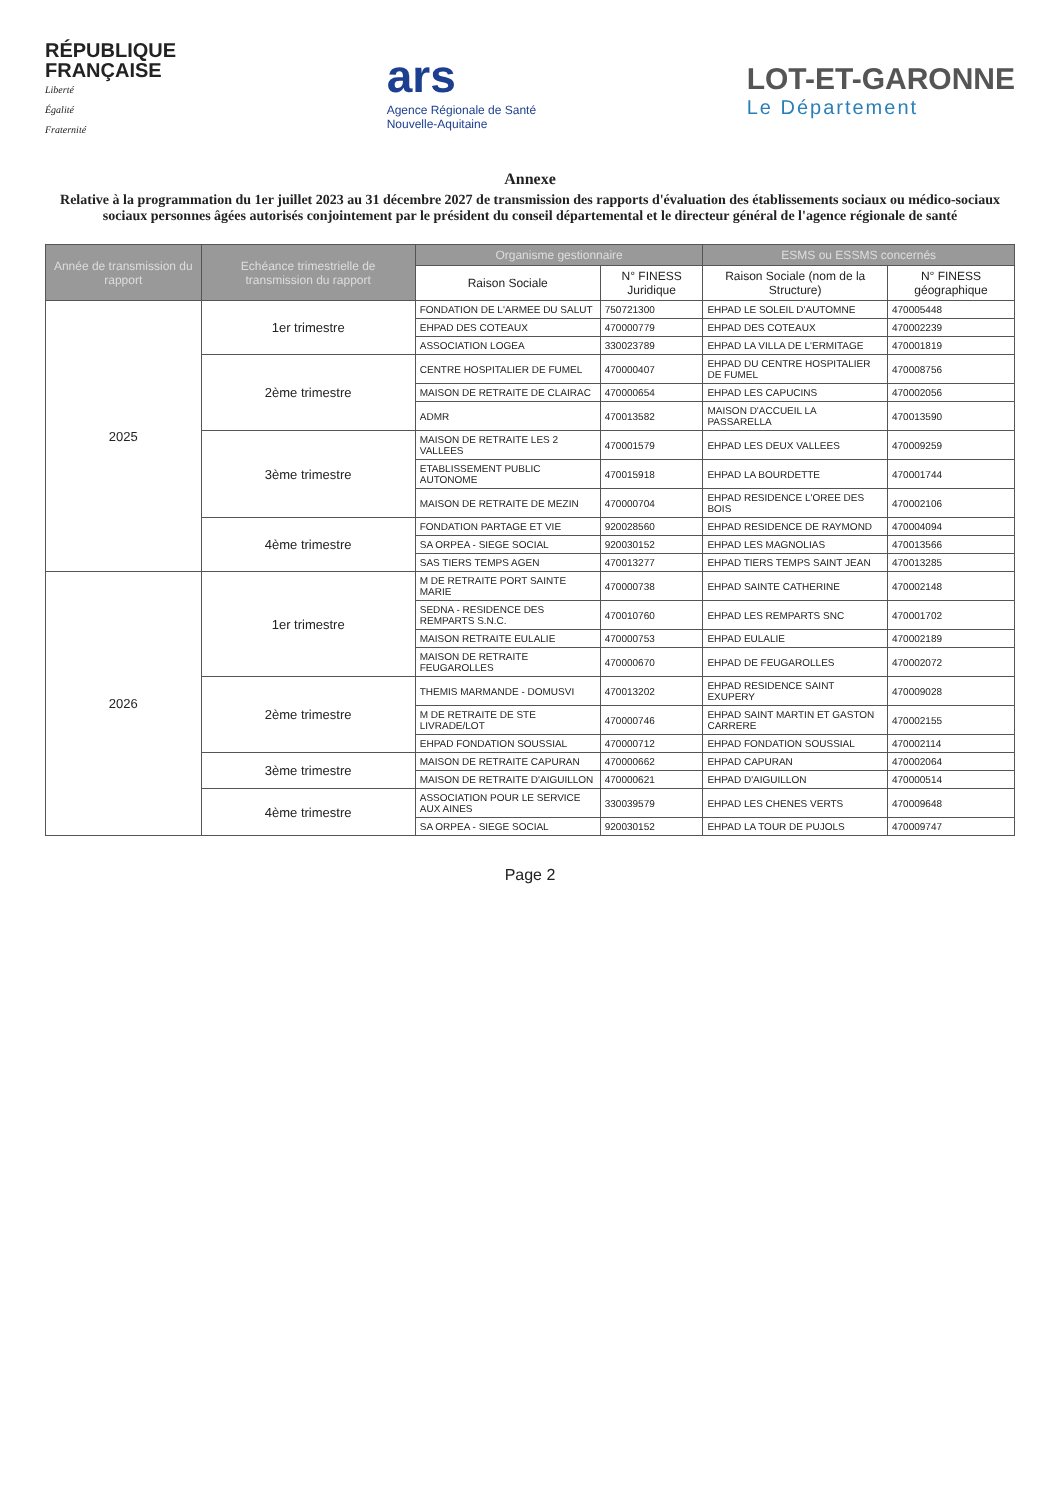RÉPUBLIQUE
FRANÇAISE
Liberté
Égalité
Fraternité
ars
Agence Régionale de Santé
Nouvelle-Aquitaine
LOT-ET-GARONNE
Le Département
Annexe
Relative à la programmation du 1er juillet 2023 au 31 décembre 2027 de transmission des rapports d'évaluation des établissements sociaux ou médico-sociaux sociaux personnes âgées autorisés conjointement par le président du conseil départemental et le directeur général de l'agence régionale de santé
| Année de transmission du rapport | Echéance trimestrielle de transmission du rapport | Organisme gestionnaire | | ESMS ou ESSMS concernés | |
| --- | --- | --- | --- | --- | --- |
| | | Raison Sociale | N° FINESS Juridique | Raison Sociale (nom de la Structure) | N° FINESS géographique |
| 2025 | 1er trimestre | FONDATION DE L'ARMEE DU SALUT | 750721300 | EHPAD LE SOLEIL D'AUTOMNE | 470005448 |
| | | EHPAD DES COTEAUX | 470000779 | EHPAD DES COTEAUX | 470002239 |
| | | ASSOCIATION LOGEA | 330023789 | EHPAD LA VILLA DE L'ERMITAGE | 470001819 |
| | 2ème trimestre | CENTRE HOSPITALIER DE FUMEL | 470000407 | EHPAD DU CENTRE HOSPITALIER DE FUMEL | 470008756 |
| | | MAISON DE RETRAITE DE CLAIRAC | 470000654 | EHPAD LES CAPUCINS | 470002056 |
| | | ADMR | 470013582 | MAISON D'ACCUEIL LA PASSARELLA | 470013590 |
| | 3ème trimestre | MAISON DE RETRAITE LES 2 VALLEES | 470001579 | EHPAD LES DEUX VALLEES | 470009259 |
| | | ETABLISSEMENT PUBLIC AUTONOME | 470015918 | EHPAD LA BOURDETTE | 470001744 |
| | | MAISON DE RETRAITE DE MEZIN | 470000704 | EHPAD RESIDENCE L'OREE DES BOIS | 470002106 |
| | 4ème trimestre | FONDATION PARTAGE ET VIE | 920028560 | EHPAD RESIDENCE DE RAYMOND | 470004094 |
| | | SA ORPEA - SIEGE SOCIAL | 920030152 | EHPAD LES MAGNOLIAS | 470013566 |
| | | SAS TIERS TEMPS AGEN | 470013277 | EHPAD TIERS TEMPS SAINT JEAN | 470013285 |
| 2026 | 1er trimestre | M DE RETRAITE PORT SAINTE MARIE | 470000738 | EHPAD SAINTE CATHERINE | 470002148 |
| | | SEDNA - RESIDENCE DES REMPARTS S.N.C. | 470010760 | EHPAD LES REMPARTS SNC | 470001702 |
| | | MAISON RETRAITE EULALIE | 470000753 | EHPAD EULALIE | 470002189 |
| | | MAISON DE RETRAITE FEUGAROLLES | 470000670 | EHPAD DE FEUGAROLLES | 470002072 |
| | 2ème trimestre | THEMIS MARMANDE - DOMUSVI | 470013202 | EHPAD RESIDENCE SAINT EXUPERY | 470009028 |
| | | M DE RETRAITE DE STE LIVRADE/LOT | 470000746 | EHPAD SAINT MARTIN ET GASTON CARRERE | 470002155 |
| | | EHPAD FONDATION SOUSSIAL | 470000712 | EHPAD FONDATION SOUSSIAL | 470002114 |
| | 3ème trimestre | MAISON DE RETRAITE CAPURAN | 470000662 | EHPAD CAPURAN | 470002064 |
| | | MAISON DE RETRAITE D'AIGUILLON | 470000621 | EHPAD D'AIGUILLON | 470000514 |
| | 4ème trimestre | ASSOCIATION POUR LE SERVICE AUX AINES | 330039579 | EHPAD LES CHENES VERTS | 470009648 |
| | | SA ORPEA - SIEGE SOCIAL | 920030152 | EHPAD LA TOUR DE PUJOLS | 470009747 |
Page 2